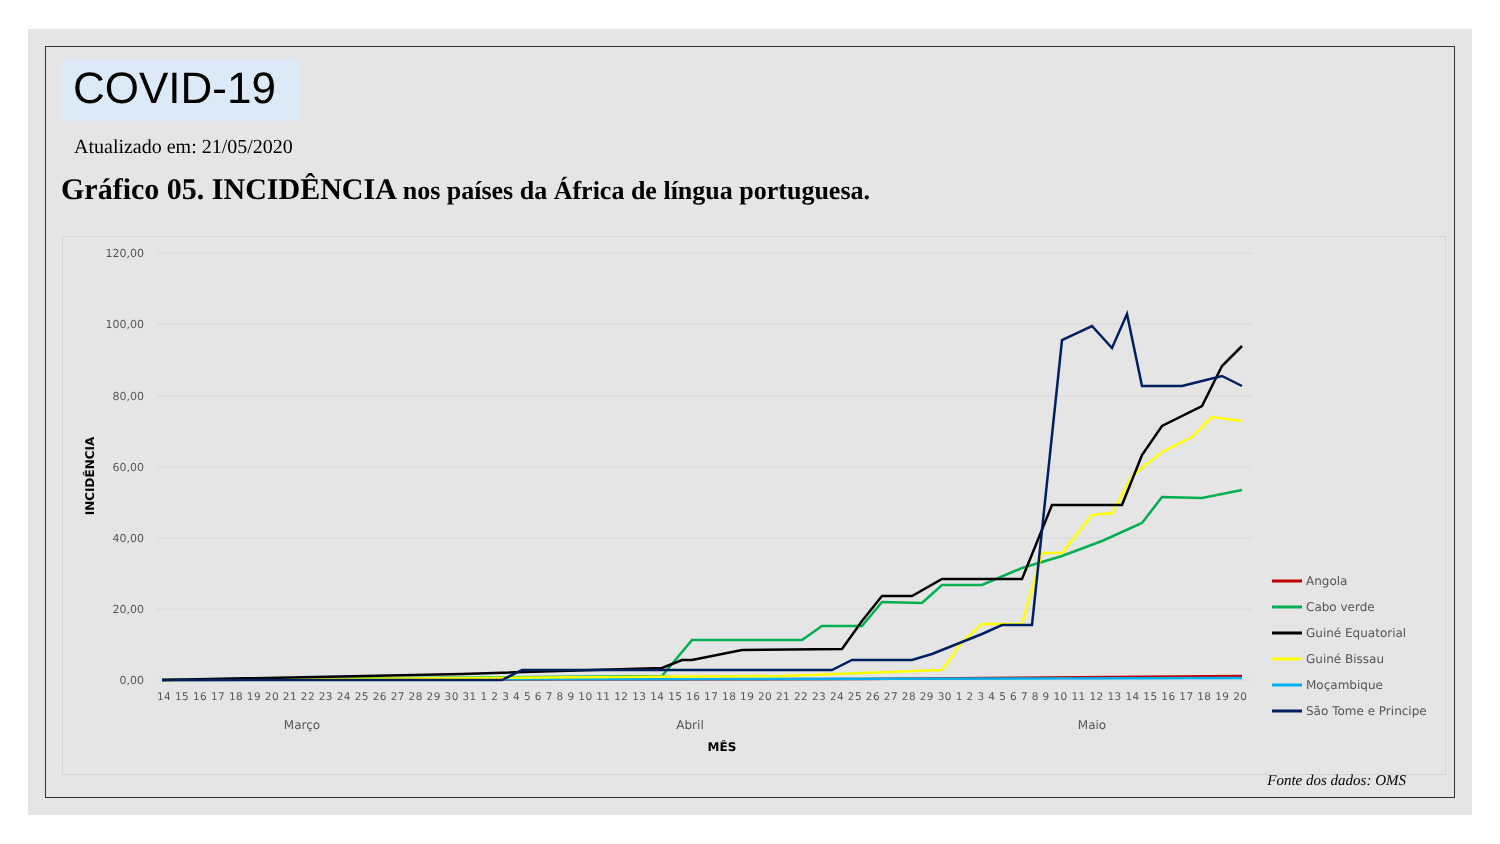COVID-19
Atualizado em: 21/05/2020
Gráfico 05. INCIDÊNCIA nos países da África de língua portuguesa.
120,00
100,00
80,00
60,00
40,00
20,00
0,00
INCIDÊNCIA
14 15 16 17 18 19 20 21 22 23 24 25 26 27 28 29 30 31 1 2 3 4 5 6 7 8 9 10 11 12 13 14 15 16 17 18 19 20 21 22 23 24 25 26 27 28 29 30 1 2 3 4 5 6 7 8 9 10 11 12 13 14 15 16 17 18 19 20
Março
Abril
Maio
MÊS
Angola
Cabo verde
Guiné Equatorial
Guiné Bissau
Moçambique
São Tome e Principe
Fonte dos dados: OMS